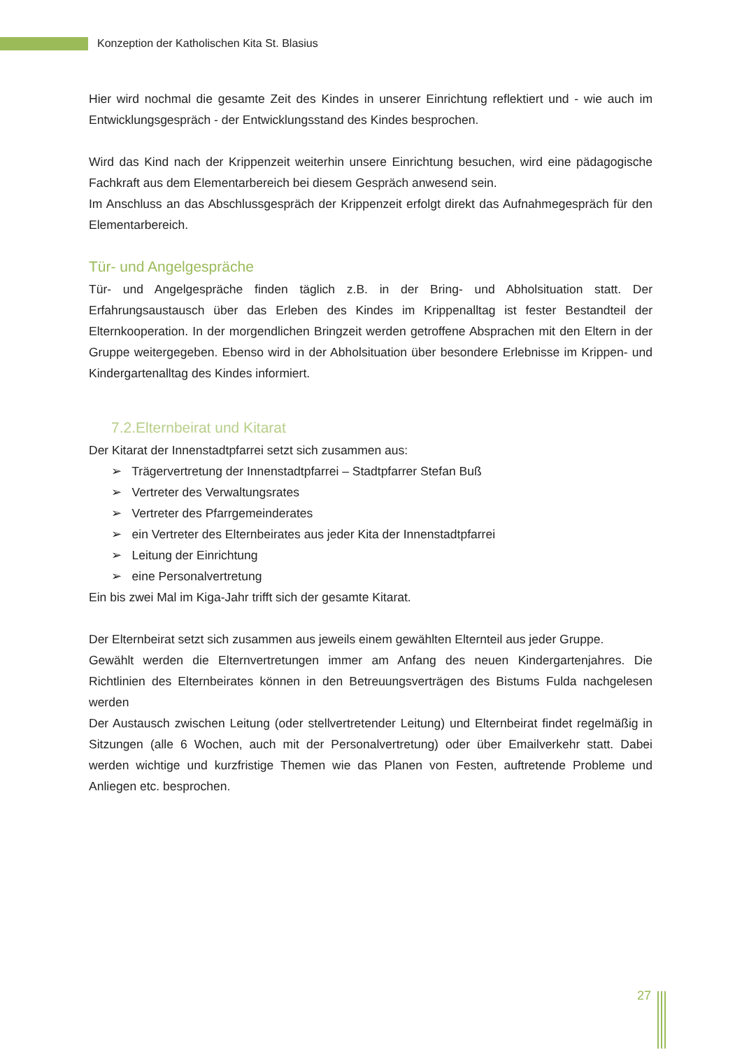Konzeption der Katholischen Kita St. Blasius
Hier wird nochmal die gesamte Zeit des Kindes in unserer Einrichtung reflektiert und - wie auch im Entwicklungsgespräch - der Entwicklungsstand des Kindes besprochen.
Wird das Kind nach der Krippenzeit weiterhin unsere Einrichtung besuchen, wird eine pädagogische Fachkraft aus dem Elementarbereich bei diesem Gespräch anwesend sein.
Im Anschluss an das Abschlussgespräch der Krippenzeit erfolgt direkt das Aufnahmegespräch für den Elementarbereich.
Tür- und Angelgespräche
Tür- und Angelgespräche finden täglich z.B. in der Bring- und Abholsituation statt. Der Erfahrungsaustausch über das Erleben des Kindes im Krippenalltag ist fester Bestandteil der Elternkooperation. In der morgendlichen Bringzeit werden getroffene Absprachen mit den Eltern in der Gruppe weitergegeben. Ebenso wird in der Abholsituation über besondere Erlebnisse im Krippen- und Kindergartenalltag des Kindes informiert.
7.2.Elternbeirat und Kitarat
Der Kitarat der Innenstadtpfarrei setzt sich zusammen aus:
➢ Trägervertretung der Innenstadtpfarrei – Stadtpfarrer Stefan Buß
➢ Vertreter des Verwaltungsrates
➢ Vertreter des Pfarrgemeinderates
➢ ein Vertreter des Elternbeirates aus jeder Kita der Innenstadtpfarrei
➢ Leitung der Einrichtung
➢ eine Personalvertretung
Ein bis zwei Mal im Kiga-Jahr trifft sich der gesamte Kitarat.
Der Elternbeirat setzt sich zusammen aus jeweils einem gewählten Elternteil aus jeder Gruppe.
Gewählt werden die Elternvertretungen immer am Anfang des neuen Kindergartenjahres. Die Richtlinien des Elternbeirates können in den Betreuungsverträgen des Bistums Fulda nachgelesen werden
Der Austausch zwischen Leitung (oder stellvertretender Leitung) und Elternbeirat findet regelmäßig in Sitzungen (alle 6 Wochen, auch mit der Personalvertretung) oder über Emailverkehr statt. Dabei werden wichtige und kurzfristige Themen wie das Planen von Festen, auftretende Probleme und Anliegen etc. besprochen.
27